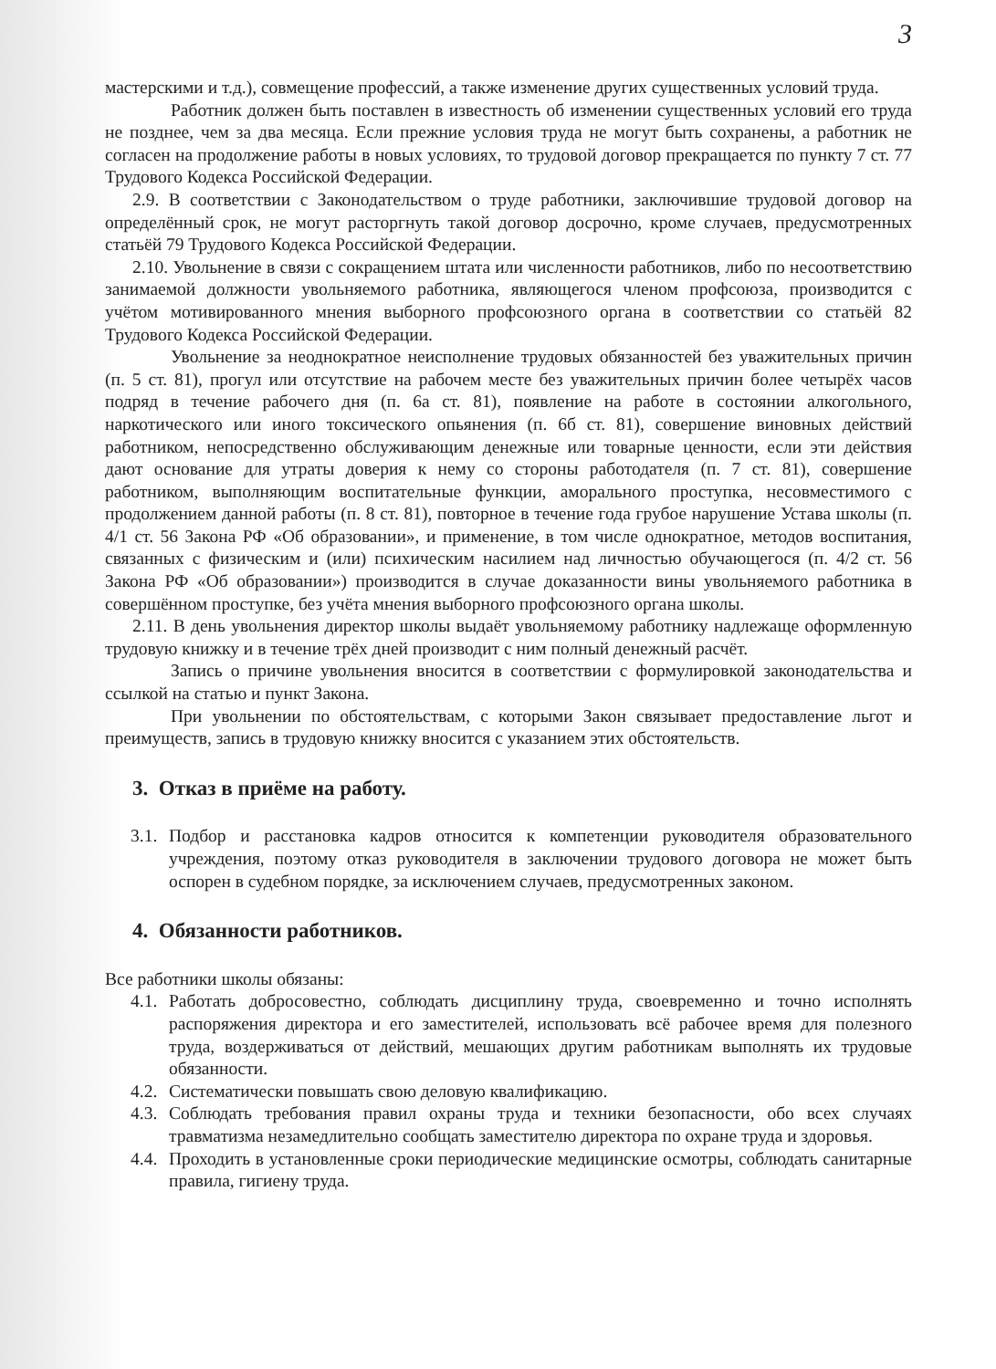3
мастерскими и т.д.), совмещение профессий, а также изменение других существенных условий труда.
Работник должен быть поставлен в известность об изменении существенных условий его труда не позднее, чем за два месяца. Если прежние условия труда не могут быть сохранены, а работник не согласен на продолжение работы в новых условиях, то трудовой договор прекращается по пункту 7 ст. 77 Трудового Кодекса Российской Федерации.
2.9. В соответствии с Законодательством о труде работники, заключившие трудовой договор на определённый срок, не могут расторгнуть такой договор досрочно, кроме случаев, предусмотренных статьёй 79 Трудового Кодекса Российской Федерации.
2.10. Увольнение в связи с сокращением штата или численности работников, либо по несоответствию занимаемой должности увольняемого работника, являющегося членом профсоюза, производится с учётом мотивированного мнения выборного профсоюзного органа в соответствии со статьёй 82 Трудового Кодекса Российской Федерации.
Увольнение за неоднократное неисполнение трудовых обязанностей без уважительных причин (п. 5 ст. 81), прогул или отсутствие на рабочем месте без уважительных причин более четырёх часов подряд в течение рабочего дня (п. 6а ст. 81), появление на работе в состоянии алкогольного, наркотического или иного токсического опьянения (п. 6б ст. 81), совершение виновных действий работником, непосредственно обслуживающим денежные или товарные ценности, если эти действия дают основание для утраты доверия к нему со стороны работодателя (п. 7 ст. 81), совершение работником, выполняющим воспитательные функции, аморального проступка, несовместимого с продолжением данной работы (п. 8 ст. 81), повторное в течение года грубое нарушение Устава школы (п. 4/1 ст. 56 Закона РФ «Об образовании», и применение, в том числе однократное, методов воспитания, связанных с физическим и (или) психическим насилием над личностью обучающегося (п. 4/2 ст. 56 Закона РФ «Об образовании») производится в случае доказанности вины увольняемого работника в совершённом проступке, без учёта мнения выборного профсоюзного органа школы.
2.11. В день увольнения директор школы выдаёт увольняемому работнику надлежаще оформленную трудовую книжку и в течение трёх дней производит с ним полный денежный расчёт.
Запись о причине увольнения вносится в соответствии с формулировкой законодательства и ссылкой на статью и пункт Закона.
При увольнении по обстоятельствам, с которыми Закон связывает предоставление льгот и преимуществ, запись в трудовую книжку вносится с указанием этих обстоятельств.
3. Отказ в приёме на работу.
3.1. Подбор и расстановка кадров относится к компетенции руководителя образовательного учреждения, поэтому отказ руководителя в заключении трудового договора не может быть оспорен в судебном порядке, за исключением случаев, предусмотренных законом.
4. Обязанности работников.
Все работники школы обязаны:
4.1. Работать добросовестно, соблюдать дисциплину труда, своевременно и точно исполнять распоряжения директора и его заместителей, использовать всё рабочее время для полезного труда, воздерживаться от действий, мешающих другим работникам выполнять их трудовые обязанности.
4.2. Систематически повышать свою деловую квалификацию.
4.3. Соблюдать требования правил охраны труда и техники безопасности, обо всех случаях травматизма незамедлительно сообщать заместителю директора по охране труда и здоровья.
4.4. Проходить в установленные сроки периодические медицинские осмотры, соблюдать санитарные правила, гигиену труда.